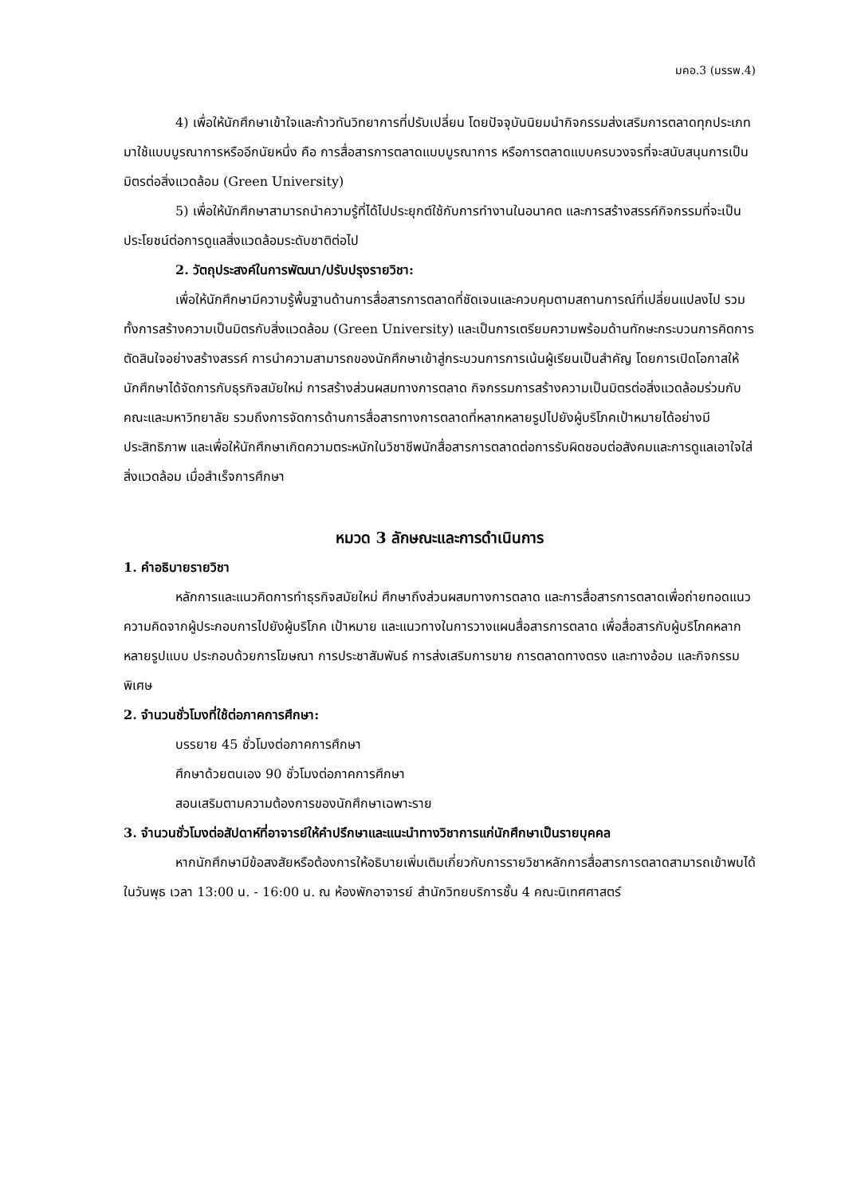มคอ.3 (มรรพ.4)
4) เพื่อให้นักศึกษาเข้าใจและก้าวทันวิทยาการที่ปรับเปลี่ยน โดยปัจจุบันนิยมนำกิจกรรมส่งเสริมการตลาดทุกประเภทมาใช้แบบบูรณาการหรืออีกนัยหนึ่ง คือ การสื่อสารการตลาดแบบบูรณาการ หรือการตลาดแบบครบวงจรที่จะสนับสนุนการเป็นมิตรต่อสิ่งแวดล้อม (Green University)
5) เพื่อให้นักศึกษาสามารถนำความรู้ที่ได้ไปประยุกต์ใช้กับการทำงานในอนาคต และการสร้างสรรค์กิจกรรมที่จะเป็นประโยชน์ต่อการดูแลสิ่งแวดล้อมระดับชาติต่อไป
2. วัตถุประสงค์ในการพัฒนา/ปรับปรุงรายวิชา:
เพื่อให้นักศึกษามีความรู้พื้นฐานด้านการสื่อสารการตลาดที่ชัดเจนและควบคุมตามสถานการณ์ที่เปลี่ยนแปลงไป รวมทั้งการสร้างความเป็นมิตรกับสิ่งแวดล้อม (Green University) และเป็นการเตรียมความพร้อมด้านทักษะกระบวนการคิดการตัดสินใจอย่างสร้างสรรค์ การนำความสามารถของนักศึกษาเข้าสู่กระบวนการการเน้นผู้เรียนเป็นสำคัญ โดยการเปิดโอกาสให้นักศึกษาได้จัดการกับธุรกิจสมัยใหม่ การสร้างส่วนผสมทางการตลาด กิจกรรมการสร้างความเป็นมิตรต่อสิ่งแวดล้อมร่วมกับคณะและมหาวิทยาลัย รวมถึงการจัดการด้านการสื่อสารทางการตลาดที่หลากหลายรูปไปยังผู้บริโภคเป้าหมายได้อย่างมีประสิทธิภาพ และเพื่อให้นักศึกษาเกิดความตระหนักในวิชาชีพนักสื่อสารการตลาดต่อการรับผิดชอบต่อสังคมและการดูแลเอาใจใส่สิ่งแวดล้อม เมื่อสำเร็จการศึกษา
หมวด 3 ลักษณะและการดำเนินการ
1. คำอธิบายรายวิชา
หลักการและแนวคิดการทำธุรกิจสมัยใหม่ ศึกษาถึงส่วนผสมทางการตลาด และการสื่อสารการตลาดเพื่อถ่ายทอดแนวความคิดจากผู้ประกอบการไปยังผู้บริโภค เป้าหมาย และแนวทางในการวางแผนสื่อสารการตลาด เพื่อสื่อสารกับผู้บริโภคหลากหลายรูปแบบ ประกอบด้วยการโฆษณา การประชาสัมพันธ์ การส่งเสริมการขาย การตลาดทางตรง และทางอ้อม และกิจกรรมพิเศษ
2. จำนวนชั่วโมงที่ใช้ต่อภาคการศึกษา:
บรรยาย 45 ชั่วโมงต่อภาคการศึกษา
ศึกษาด้วยตนเอง 90 ชั่วโมงต่อภาคการศึกษา
สอนเสริมตามความต้องการของนักศึกษาเฉพาะราย
3. จำนวนชั่วโมงต่อสัปดาห์ที่อาจารย์ให้คำปรึกษาและแนะนำทางวิชาการแก่นักศึกษาเป็นรายบุคคล
หากนักศึกษามีข้อสงสัยหรือต้องการให้อธิบายเพิ่มเติมเกี่ยวกับการรายวิชาหลักการสื่อสารการตลาดสามารถเข้าพบได้ในวันพุธ เวลา 13:00 น. - 16:00 น. ณ ห้องพักอาจารย์ สำนักวิทยบริการชั้น 4 คณะนิเทศศาสตร์